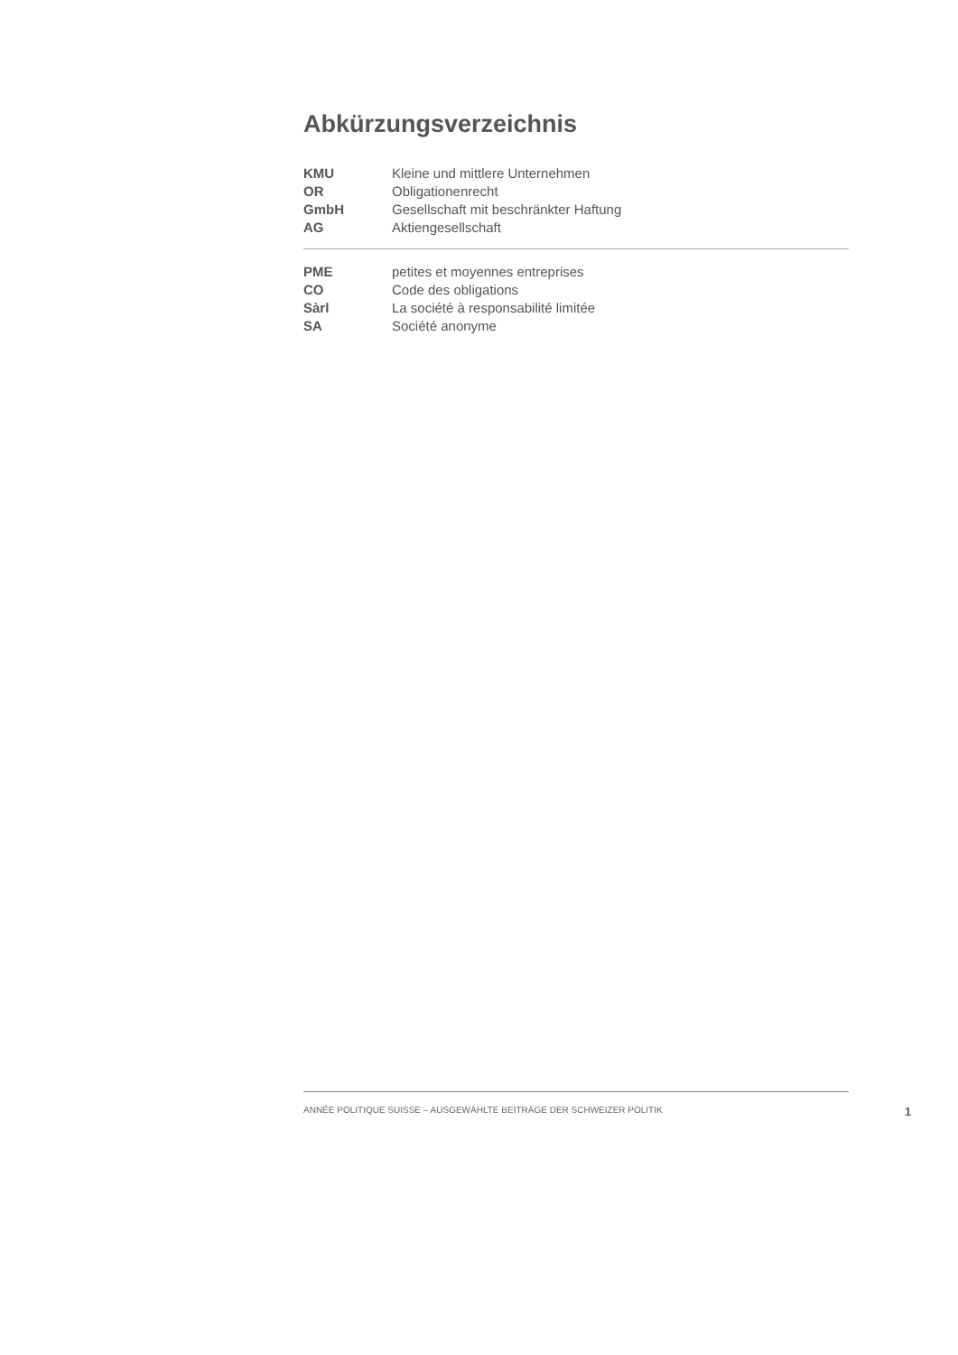Abkürzungsverzeichnis
| KMU | Kleine und mittlere Unternehmen |
| OR | Obligationenrecht |
| GmbH | Gesellschaft mit beschränkter Haftung |
| AG | Aktiengesellschaft |
| PME | petites et moyennes entreprises |
| CO | Code des obligations |
| Sàrl | La société à responsabilité limitée |
| SA | Société anonyme |
ANNÉE POLITIQUE SUISSE – AUSGEWÄHLTE BEITRÄGE DER SCHWEIZER POLITIK
1